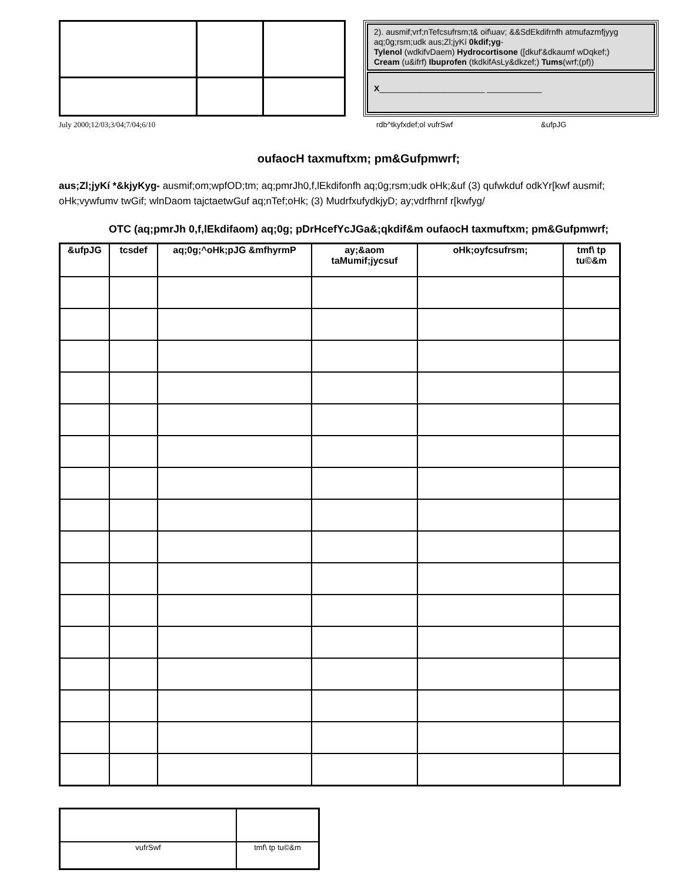2). ausmif;vrf;nTefcsufrsm;t& oif\uav; &&SdEkdifrnfh atmufazmfjyyg aq;0g;rsm;udk aus;Zl;jyKí 0kdif;yg-
Tylenol (wdkifvDaem) Hydrocortisone ([dkuf'&dkaumf wDqkef;)
Cream (u&ifrf) Ibuprofen (tkdkifAsLy&dkzef;) Tums(wrf;(pf))
X_______________________ ____________
July 2000;12/03;3/04;7/04;6/10 rdb^tkyfxdef;ol vufrSwf &ufpJG
oufaocH taxmuftxm; pm&Gufpmwrf;
aus;Zl;jyKí *&kjyKyg- ausmif;om;wpfOD;tm; aq;pmrJh0,f,lEkdifonfh aq;0g;rsm;udk oHk;&uf (3) qufwkduf odkYr[kwf ausmif; oHk;vywfumv twGif; wlnDaom tajctaetwGuf aq;nTef;oHk; (3) MudrfxufydkjyD; ay;vdrfhrnf r[kwfyg/
OTC (aq;pmrJh 0,f,lEkdifaom) aq;0g; pDrHcefYcJGa&;qkdif&m oufaocH taxmuftxm; pm&Gufpmwrf;
| &ufpJG | tcsdef | aq;0g;^oHk;pJG &mfhyrmP | ay;&aom taMumif;jycsuf | oHk;oyfcsufrsm; | tmf\ tp tu©&m |
| --- | --- | --- | --- | --- | --- |
| vufrSwf | tmf\ tp tu©&m |